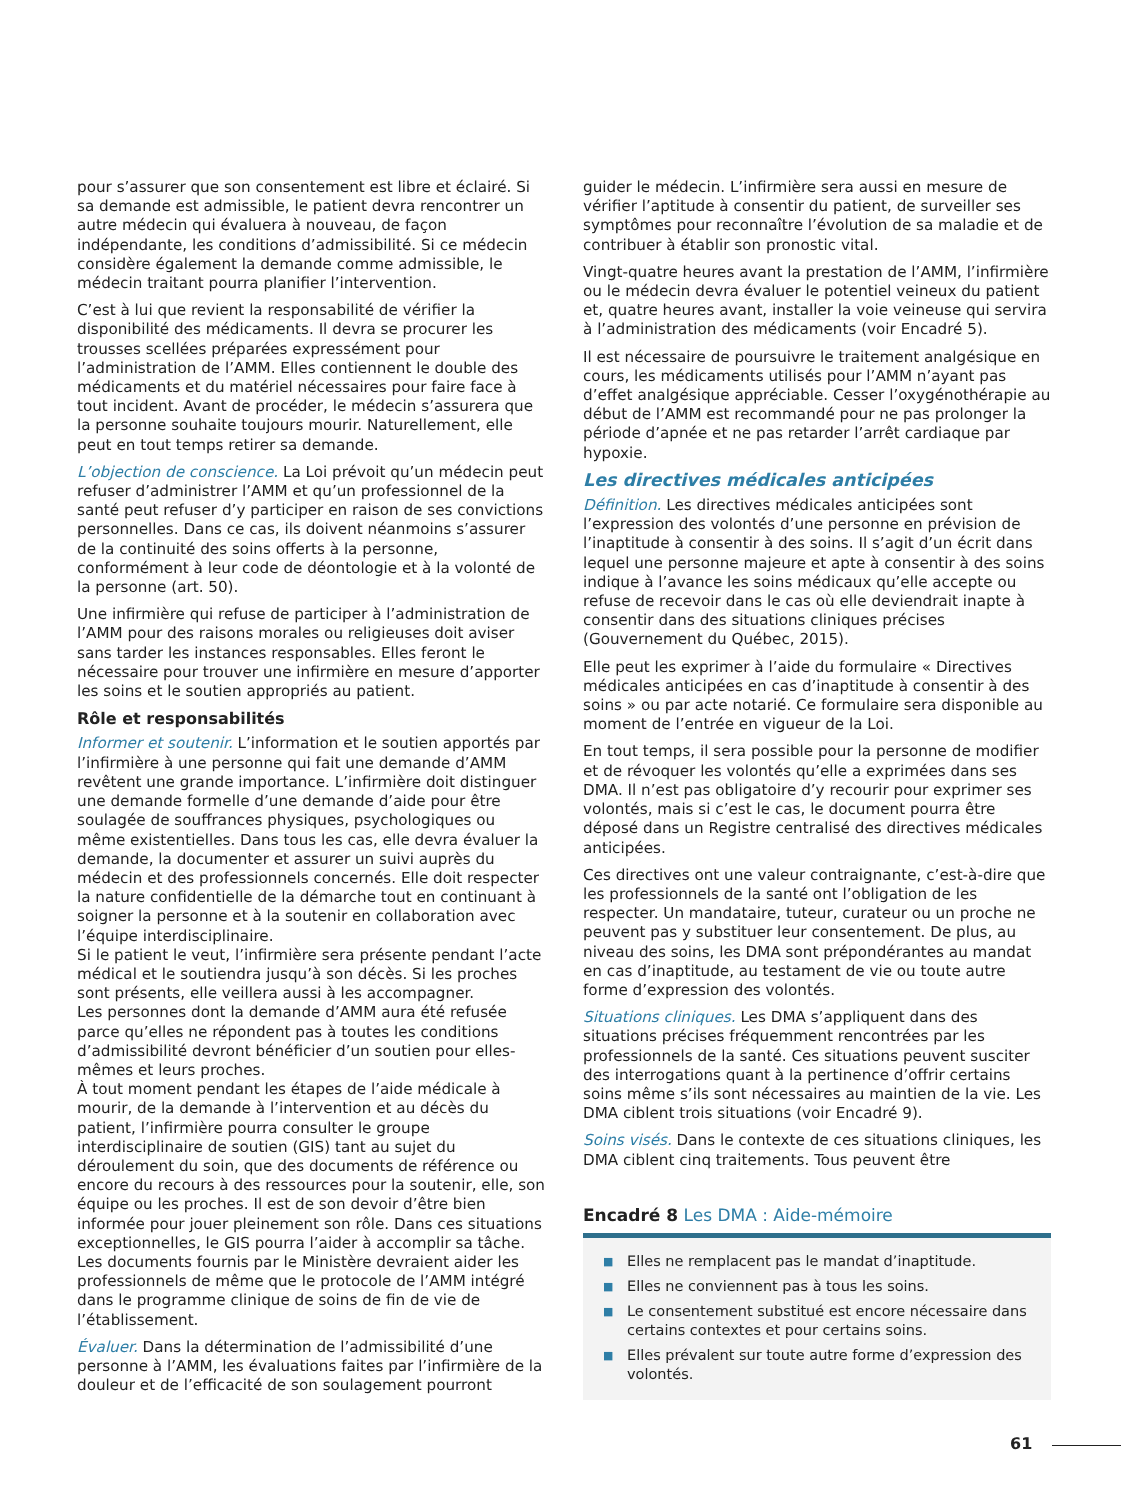pour s’assurer que son consentement est libre et éclairé. Si sa demande est admissible, le patient devra rencontrer un autre médecin qui évaluera à nouveau, de façon indépendante, les conditions d’admissibilité. Si ce médecin considère également la demande comme admissible, le médecin traitant pourra planifier l’intervention.
C’est à lui que revient la responsabilité de vérifier la disponibilité des médicaments. Il devra se procurer les trousses scellées préparées expressément pour l’administration de l’AMM. Elles contiennent le double des médicaments et du matériel nécessaires pour faire face à tout incident. Avant de procéder, le médecin s’assurera que la personne souhaite toujours mourir. Naturellement, elle peut en tout temps retirer sa demande.
L’objection de conscience. La Loi prévoit qu’un médecin peut refuser d’administrer l’AMM et qu’un professionnel de la santé peut refuser d’y participer en raison de ses convictions personnelles. Dans ce cas, ils doivent néanmoins s’assurer de la continuité des soins offerts à la personne, conformément à leur code de déontologie et à la volonté de la personne (art. 50).
Une infirmière qui refuse de participer à l’administration de l’AMM pour des raisons morales ou religieuses doit aviser sans tarder les instances responsables. Elles feront le nécessaire pour trouver une infirmière en mesure d’apporter les soins et le soutien appropriés au patient.
Rôle et responsabilités
Informer et soutenir. L’information et le soutien apportés par l’infirmière à une personne qui fait une demande d’AMM revêtent une grande importance. L’infirmière doit distinguer une demande formelle d’une demande d’aide pour être soulagée de souffrances physiques, psychologiques ou même existentielles. Dans tous les cas, elle devra évaluer la demande, la documenter et assurer un suivi auprès du médecin et des professionnels concernés. Elle doit respecter la nature confidentielle de la démarche tout en continuant à soigner la personne et à la soutenir en collaboration avec l’équipe interdisciplinaire.
Si le patient le veut, l’infirmière sera présente pendant l’acte médical et le soutiendra jusqu’à son décès. Si les proches sont présents, elle veillera aussi à les accompagner.
Les personnes dont la demande d’AMM aura été refusée parce qu’elles ne répondent pas à toutes les conditions d’admissibilité devront bénéficier d’un soutien pour elles-mêmes et leurs proches.
À tout moment pendant les étapes de l’aide médicale à mourir, de la demande à l’intervention et au décès du patient, l’infirmière pourra consulter le groupe interdisciplinaire de soutien (GIS) tant au sujet du déroulement du soin, que des documents de référence ou encore du recours à des ressources pour la soutenir, elle, son équipe ou les proches. Il est de son devoir d’être bien informée pour jouer pleinement son rôle. Dans ces situations exceptionnelles, le GIS pourra l’aider à accomplir sa tâche. Les documents fournis par le Ministère devraient aider les professionnels de même que le protocole de l’AMM intégré dans le programme clinique de soins de fin de vie de l’établissement.
Évaluer. Dans la détermination de l’admissibilité d’une personne à l’AMM, les évaluations faites par l’infirmière de la douleur et de l’efficacité de son soulagement pourront
guider le médecin. L’infirmière sera aussi en mesure de vérifier l’aptitude à consentir du patient, de surveiller ses symptômes pour reconnaître l’évolution de sa maladie et de contribuer à établir son pronostic vital.
Vingt-quatre heures avant la prestation de l’AMM, l’infirmière ou le médecin devra évaluer le potentiel veineux du patient et, quatre heures avant, installer la voie veineuse qui servira à l’administration des médicaments (voir Encadré 5).
Il est nécessaire de poursuivre le traitement analgésique en cours, les médicaments utilisés pour l’AMM n’ayant pas d’effet analgésique appréciable. Cesser l’oxygénothérapie au début de l’AMM est recommandé pour ne pas prolonger la période d’apnée et ne pas retarder l’arrêt cardiaque par hypoxie.
Les directives médicales anticipées
Définition. Les directives médicales anticipées sont l’expression des volontés d’une personne en prévision de l’inaptitude à consentir à des soins. Il s’agit d’un écrit dans lequel une personne majeure et apte à consentir à des soins indique à l’avance les soins médicaux qu’elle accepte ou refuse de recevoir dans le cas où elle deviendrait inapte à consentir dans des situations cliniques précises (Gouvernement du Québec, 2015).
Elle peut les exprimer à l’aide du formulaire « Directives médicales anticipées en cas d’inaptitude à consentir à des soins » ou par acte notarié. Ce formulaire sera disponible au moment de l’entrée en vigueur de la Loi.
En tout temps, il sera possible pour la personne de modifier et de révoquer les volontés qu’elle a exprimées dans ses DMA. Il n’est pas obligatoire d’y recourir pour exprimer ses volontés, mais si c’est le cas, le document pourra être déposé dans un Registre centralisé des directives médicales anticipées.
Ces directives ont une valeur contraignante, c’est-à-dire que les professionnels de la santé ont l’obligation de les respecter. Un mandataire, tuteur, curateur ou un proche ne peuvent pas y substituer leur consentement. De plus, au niveau des soins, les DMA sont prépondérantes au mandat en cas d’inaptitude, au testament de vie ou toute autre forme d’expression des volontés.
Situations cliniques. Les DMA s’appliquent dans des situations précises fréquemment rencontrées par les professionnels de la santé. Ces situations peuvent susciter des interrogations quant à la pertinence d’offrir certains soins même s’ils sont nécessaires au maintien de la vie. Les DMA ciblent trois situations (voir Encadré 9).
Soins visés. Dans le contexte de ces situations cliniques, les DMA ciblent cinq traitements. Tous peuvent être
Encadré 8 Les DMA : Aide-mémoire
■ Elles ne remplacent pas le mandat d’inaptitude.
■ Elles ne conviennent pas à tous les soins.
■ Le consentement substitué est encore nécessaire dans certains contextes et pour certains soins.
■ Elles prévalent sur toute autre forme d’expression des volontés.
61